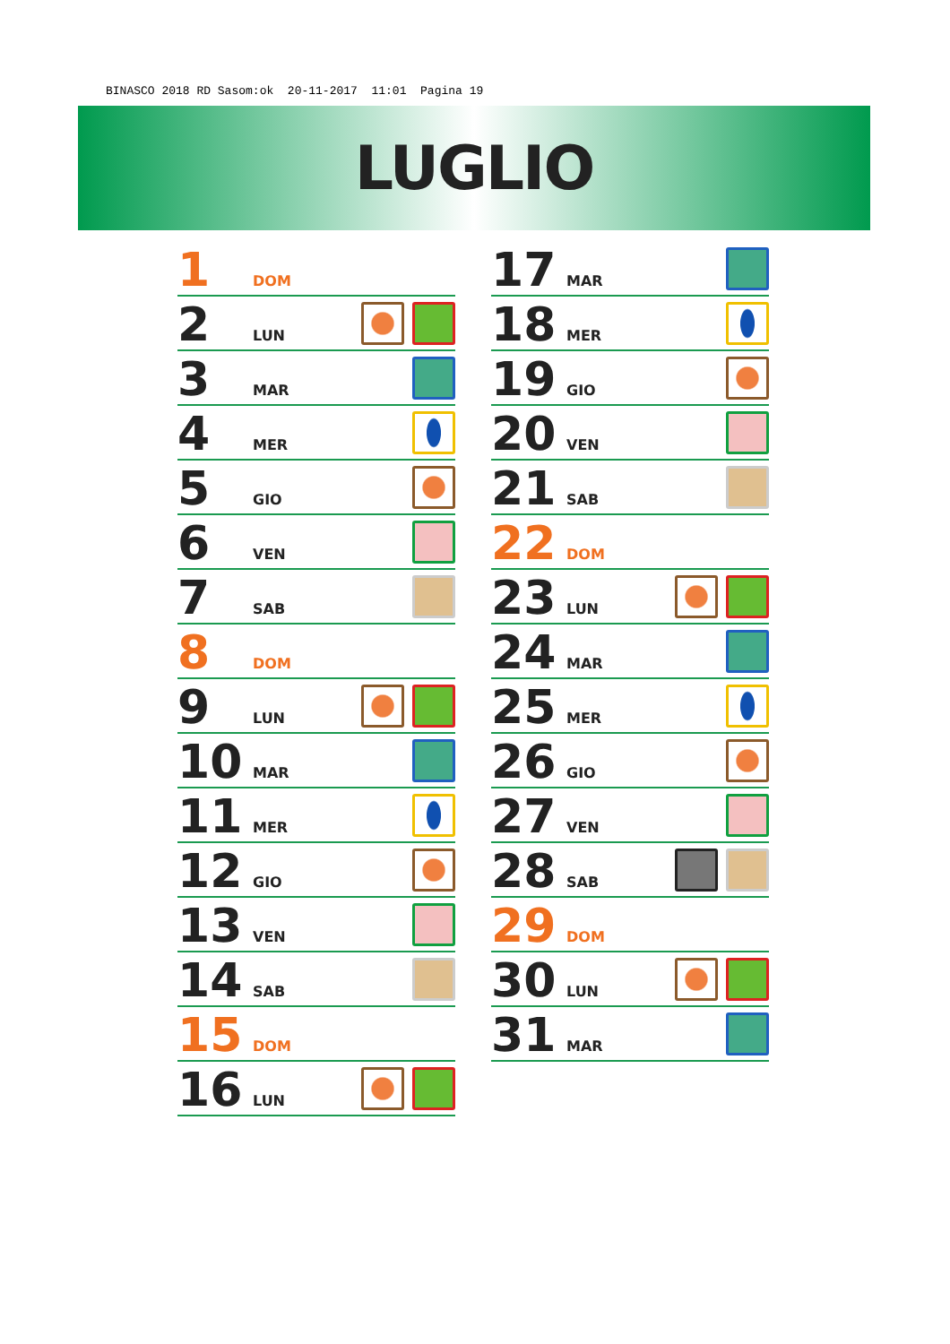BINASCO 2018 RD Sasom:ok 20-11-2017 11:01 Pagina 19
LUGLIO
1 DOM
2 LUN
3 MAR
4 MER
5 GIO
6 VEN
7 SAB
8 DOM
9 LUN
10 MAR
11 MER
12 GIO
13 VEN
14 SAB
15 DOM
16 LUN
17 MAR
18 MER
19 GIO
20 VEN
21 SAB
22 DOM
23 LUN
24 MAR
25 MER
26 GIO
27 VEN
28 SAB
29 DOM
30 LUN
31 MAR